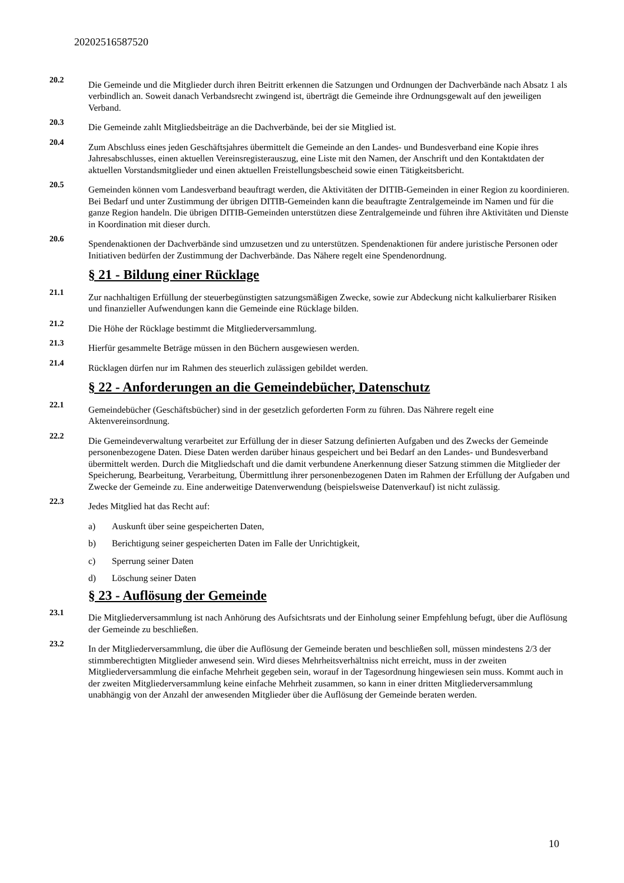20202516587520
20.2
Die Gemeinde und die Mitglieder durch ihren Beitritt erkennen die Satzungen und Ordnungen der Dachverbände nach Absatz 1 als verbindlich an. Soweit danach Verbandsrecht zwingend ist, überträgt die Gemeinde ihre Ordnungsgewalt auf den jeweiligen Verband.
20.3
Die Gemeinde zahlt Mitgliedsbeiträge an die Dachverbände, bei der sie Mitglied ist.
20.4
Zum Abschluss eines jeden Geschäftsjahres übermittelt die Gemeinde an den Landes- und Bundesverband eine Kopie ihres Jahresabschlusses, einen aktuellen Vereinsregisterauszug, eine Liste mit den Namen, der Anschrift und den Kontaktdaten der aktuellen Vorstandsmitglieder und einen aktuellen Freistellungsbescheid sowie einen Tätigkeitsbericht.
20.5
Gemeinden können vom Landesverband beauftragt werden, die Aktivitäten der DITIB-Gemeinden in einer Region zu koordinieren. Bei Bedarf und unter Zustimmung der übrigen DITIB-Gemeinden kann die beauftragte Zentralgemeinde im Namen und für die ganze Region handeln. Die übrigen DITIB-Gemeinden unterstützen diese Zentralgemeinde und führen ihre Aktivitäten und Dienste in Koordination mit dieser durch.
20.6
Spendenaktionen der Dachverbände sind umzusetzen und zu unterstützen. Spendenaktionen für andere juristische Personen oder Initiativen bedürfen der Zustimmung der Dachverbände. Das Nähere regelt eine Spendenordnung.
§ 21 - Bildung einer Rücklage
21.1
Zur nachhaltigen Erfüllung der steuerbegünstigten satzungsmäßigen Zwecke, sowie zur Abdeckung nicht kalkulierbarer Risiken und finanzieller Aufwendungen kann die Gemeinde eine Rücklage bilden.
21.2
Die Höhe der Rücklage bestimmt die Mitgliederversammlung.
21.3
Hierfür gesammelte Beträge müssen in den Büchern ausgewiesen werden.
21.4
Rücklagen dürfen nur im Rahmen des steuerlich zulässigen gebildet werden.
§ 22 - Anforderungen an die Gemeindebücher, Datenschutz
22.1
Gemeindebücher (Geschäftsbücher) sind in der gesetzlich geforderten Form zu führen. Das Nährere regelt eine Aktenvereinsordnung.
22.2
Die Gemeindeverwaltung verarbeitet zur Erfüllung der in dieser Satzung definierten Aufgaben und des Zwecks der Gemeinde personenbezogene Daten. Diese Daten werden darüber hinaus gespeichert und bei Bedarf an den Landes- und Bundesverband übermittelt werden. Durch die Mitgliedschaft und die damit verbundene Anerkennung dieser Satzung stimmen die Mitglieder der Speicherung, Bearbeitung, Verarbeitung, Übermittlung ihrer personenbezogenen Daten im Rahmen der Erfüllung der Aufgaben und Zwecke der Gemeinde zu. Eine anderweitige Datenverwendung (beispielsweise Datenverkauf) ist nicht zulässig.
22.3
Jedes Mitglied hat das Recht auf:
a) Auskunft über seine gespeicherten Daten,
b) Berichtigung seiner gespeicherten Daten im Falle der Unrichtigkeit,
c) Sperrung seiner Daten
d) Löschung seiner Daten
§ 23 - Auflösung der Gemeinde
23.1
Die Mitgliederversammlung ist nach Anhörung des Aufsichtsrats und der Einholung seiner Empfehlung befugt, über die Auflösung der Gemeinde zu beschließen.
23.2
In der Mitgliederversammlung, die über die Auflösung der Gemeinde beraten und beschließen soll, müssen mindestens 2/3 der stimmberechtigten Mitglieder anwesend sein. Wird dieses Mehrheitsverhältniss nicht erreicht, muss in der zweiten Mitgliederversammlung die einfache Mehrheit gegeben sein, worauf in der Tagesordnung hingewiesen sein muss. Kommt auch in der zweiten Mitgliederversammlung keine einfache Mehrheit zusammen, so kann in einer dritten Mitgliederversammlung unabhängig von der Anzahl der anwesenden Mitglieder über die Auflösung der Gemeinde beraten werden.
10